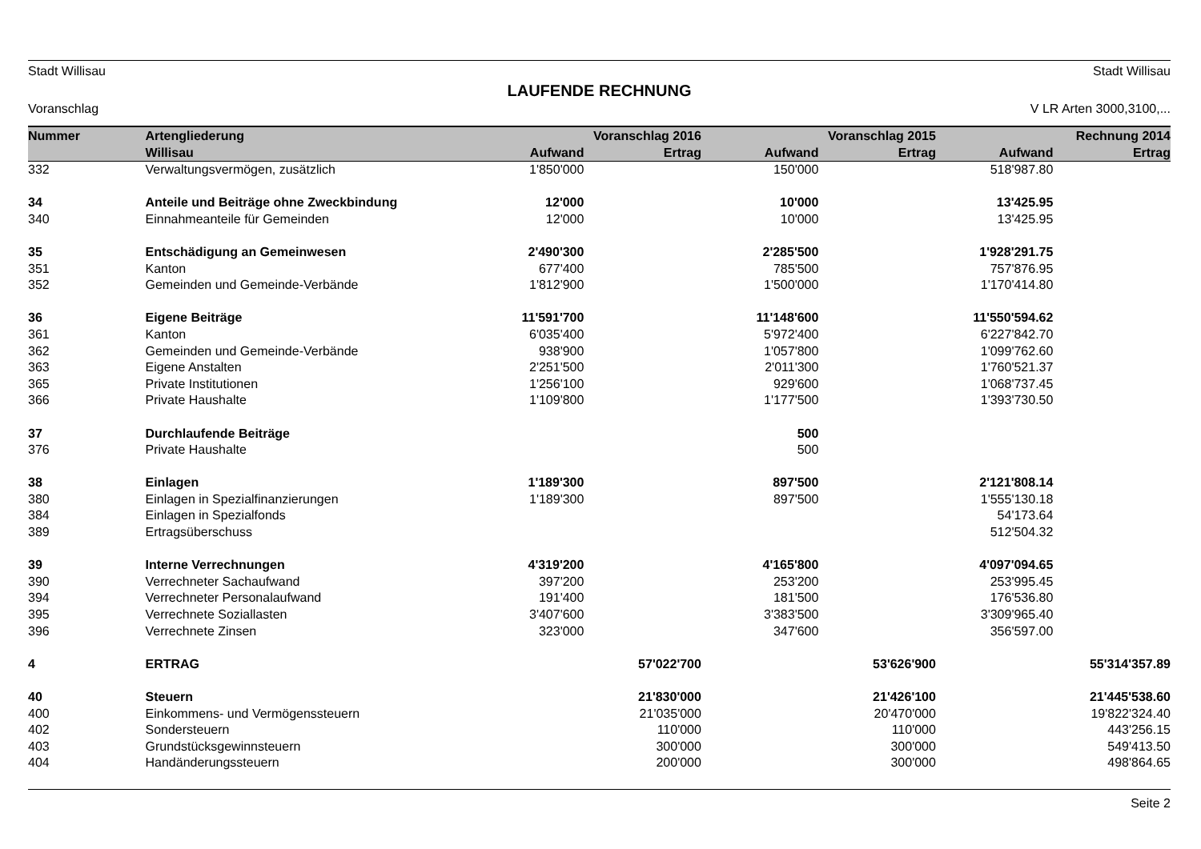Stadt Willisau Stadt Willisau
LAUFENDE RECHNUNG
Voranschlag V LR Arten 3000,3100,...
| Nummer | Artengliederung | Voranschlag 2016 | | Voranschlag 2015 | | Rechnung 2014 | |
| --- | --- | --- | --- | --- | --- | --- | --- |
| | Willisau | Aufwand | Ertrag | Aufwand | Ertrag | Aufwand | Ertrag |
| 332 | Verwaltungsvermögen, zusätzlich | 1'850'000 | | 150'000 | | 518'987.80 | |
| 34 | Anteile und Beiträge ohne Zweckbindung | 12'000 | | 10'000 | | 13'425.95 | |
| 340 | Einnahmeanteile für Gemeinden | 12'000 | | 10'000 | | 13'425.95 | |
| 35 | Entschädigung an Gemeinwesen | 2'490'300 | | 2'285'500 | | 1'928'291.75 | |
| 351 | Kanton | 677'400 | | 785'500 | | 757'876.95 | |
| 352 | Gemeinden und Gemeinde-Verbände | 1'812'900 | | 1'500'000 | | 1'170'414.80 | |
| 36 | Eigene Beiträge | 11'591'700 | | 11'148'600 | | 11'550'594.62 | |
| 361 | Kanton | 6'035'400 | | 5'972'400 | | 6'227'842.70 | |
| 362 | Gemeinden und Gemeinde-Verbände | 938'900 | | 1'057'800 | | 1'099'762.60 | |
| 363 | Eigene Anstalten | 2'251'500 | | 2'011'300 | | 1'760'521.37 | |
| 365 | Private Institutionen | 1'256'100 | | 929'600 | | 1'068'737.45 | |
| 366 | Private Haushalte | 1'109'800 | | 1'177'500 | | 1'393'730.50 | |
| 37 | Durchlaufende Beiträge | | | 500 | | | |
| 376 | Private Haushalte | | | 500 | | | |
| 38 | Einlagen | 1'189'300 | | 897'500 | | 2'121'808.14 | |
| 380 | Einlagen in Spezialfinanzierungen | 1'189'300 | | 897'500 | | 1'555'130.18 | |
| 384 | Einlagen in Spezialfonds | | | | | 54'173.64 | |
| 389 | Ertragsüberschuss | | | | | 512'504.32 | |
| 39 | Interne Verrechnungen | 4'319'200 | | 4'165'800 | | 4'097'094.65 | |
| 390 | Verrechneter Sachaufwand | 397'200 | | 253'200 | | 253'995.45 | |
| 394 | Verrechneter Personalaufwand | 191'400 | | 181'500 | | 176'536.80 | |
| 395 | Verrechnete Soziallasten | 3'407'600 | | 3'383'500 | | 3'309'965.40 | |
| 396 | Verrechnete Zinsen | 323'000 | | 347'600 | | 356'597.00 | |
| 4 | ERTRAG | | 57'022'700 | | 53'626'900 | | 55'314'357.89 |
| 40 | Steuern | | 21'830'000 | | 21'426'100 | | 21'445'538.60 |
| 400 | Einkommens- und Vermögenssteuern | | 21'035'000 | | 20'470'000 | | 19'822'324.40 |
| 402 | Sondersteuern | | 110'000 | | 110'000 | | 443'256.15 |
| 403 | Grundstücksgewinnsteuern | | 300'000 | | 300'000 | | 549'413.50 |
| 404 | Handänderungssteuern | | 200'000 | | 300'000 | | 498'864.65 |
Seite 2